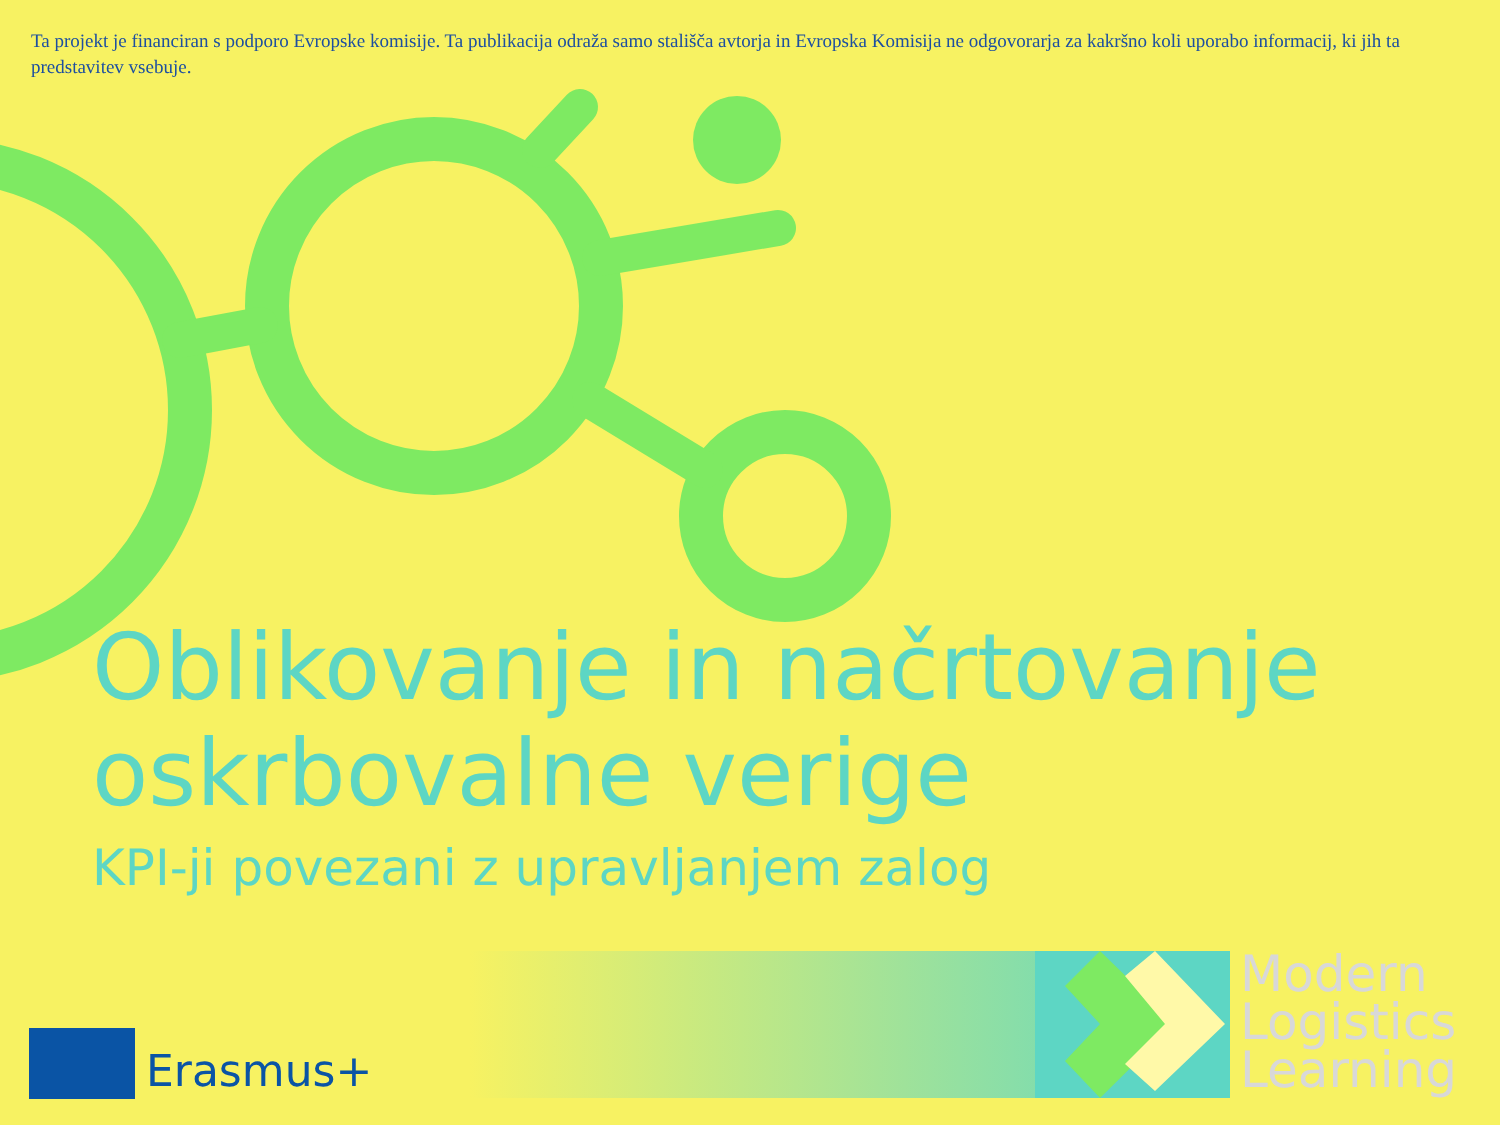Ta projekt je financiran s podporo Evropske komisije. Ta publikacija odraža samo stališča avtorja in Evropska Komisija ne odgovorarja za kakršno koli uporabo informacij, ki jih ta predstavitev vsebuje.
Oblikovanje in načrtovanje oskrbovalne verige
KPI-ji povezani z upravljanjem zalog
Erasmus+
Modern
Logistics
Learning